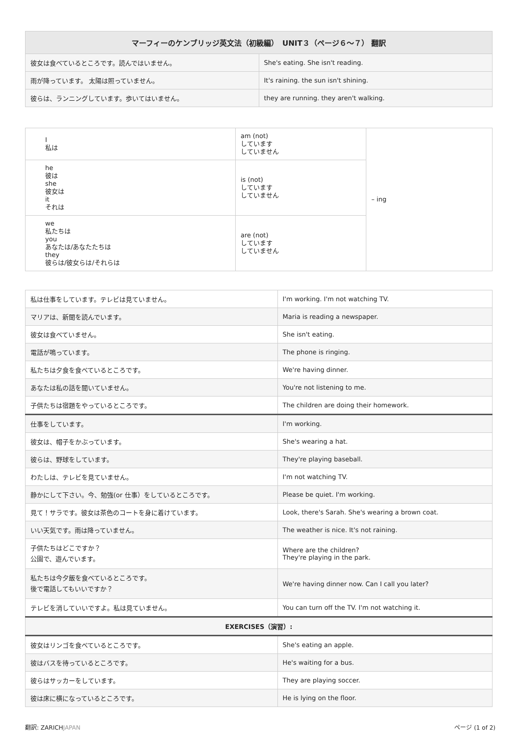| マーフィーのケンブリッジ英文法（初級編） UNIT３（ページ６〜７） 翻訳 | |
| --- | --- |
| 彼女は食べているところです。読んではいません。 | She's eating. She isn't reading. |
| 雨が降っています。 太陽は照っていません。 | It's raining. the sun isn't shining. |
| 彼らは、ランニングしています。歩いてはいません。 | they are running. they aren't walking. |
| I 私は | am (not) しています していません | – ing |
| he 彼は she 彼女は it それは | is (not) しています していません | |
| we 私たちは you あなたは/あなたたちは they 彼らは/彼女らは/それらは | are (not) しています していません | |
| 私は仕事をしています。テレビは見ていません。 | I'm working. I'm not watching TV. |
| マリアは、新聞を読んでいます。 | Maria is reading a newspaper. |
| 彼女は食べていません。 | She isn't eating. |
| 電話が鳴っています。 | The phone is ringing. |
| 私たちは夕食を食べているところです。 | We're having dinner. |
| あなたは私の話を聞いていません。 | You're not listening to me. |
| 子供たちは宿題をやっているところです。 | The children are doing their homework. |
| 仕事をしています。 | I'm working. |
| 彼女は、帽子をかぶっています。 | She's wearing a hat. |
| 彼らは、野球をしています。 | They're playing baseball. |
| わたしは、テレビを見ていません。 | I'm not watching TV. |
| 静かにして下さい。今、勉強(or 仕事）をしているところです。 | Please be quiet. I'm working. |
| 見て！サラです。彼女は茶色のコートを身に着けています。 | Look, there's Sarah. She's wearing a brown coat. |
| いい天気です。雨は降っていません。 | The weather is nice. It's not raining. |
| 子供たちはどこですか？ 公園で、遊んでいます。 | Where are the children? They're playing in the park. |
| 私たちは今夕飯を食べているところです。 後で電話してもいいですか？ | We're having dinner now. Can I call you later? |
| テレビを消していいですよ。私は見ていません。 | You can turn off the TV. I'm not watching it. |
| EXERCISES（演習）: | |
| 彼女はリンゴを食べているところです。 | She's eating an apple. |
| 彼はバスを待っているところです。 | He's waiting for a bus. |
| 彼らはサッカーをしています。 | They are playing soccer. |
| 彼は床に横になっているところです。 | He is lying on the floor. |
翻訳: ZARICHJAPAN ページ (1 of 2)